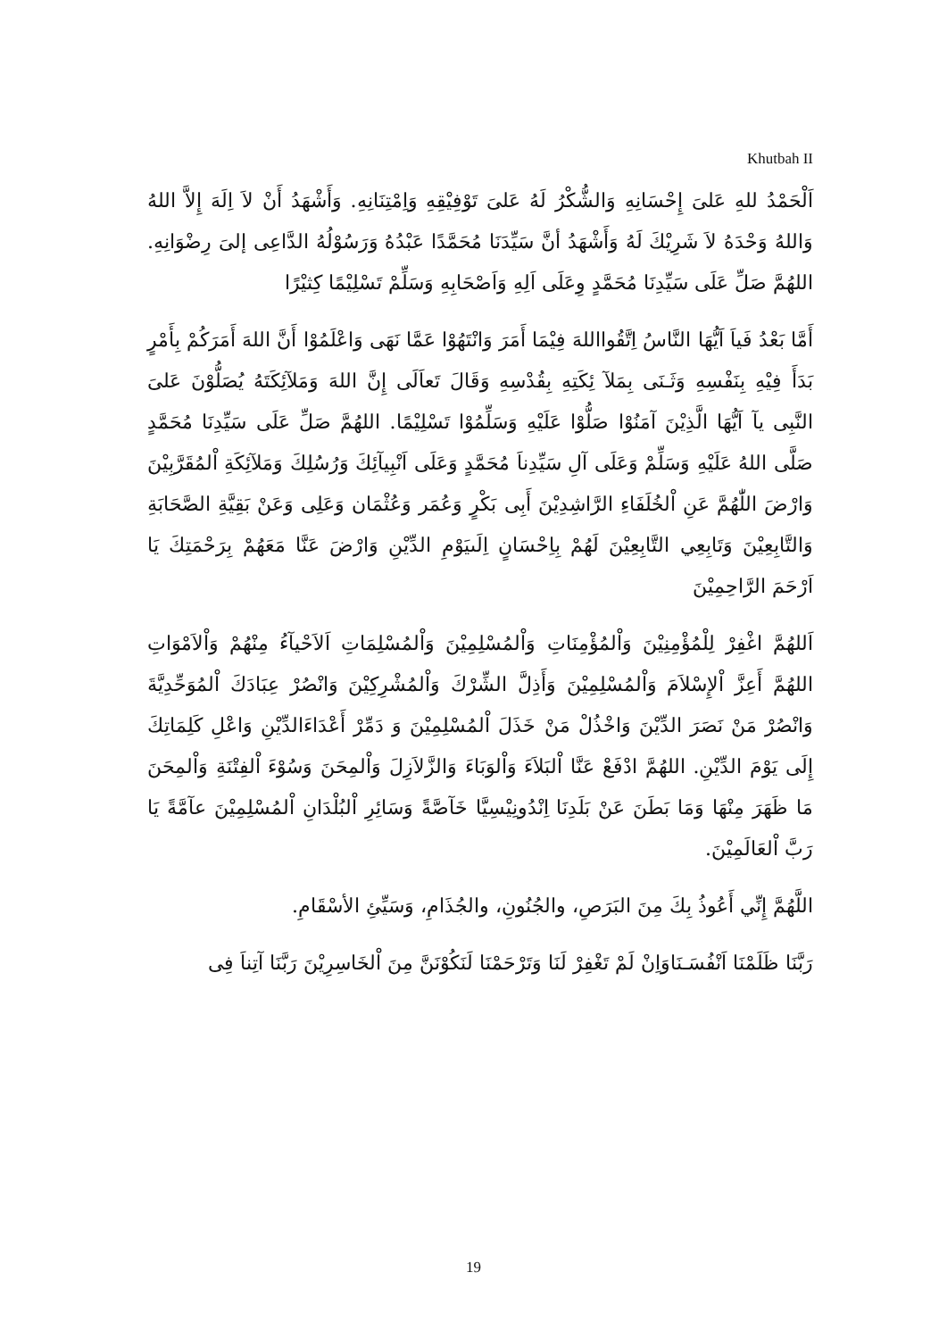Khutbah II
اَلْحَمْدُ للهِ عَلىَ إِحْسَانِهِ وَالشُّكْرُ لَهُ عَلىَ تَوْفِيْقِهِ وَاِمْتِنَانِهِ. وَأَشْهَدُ أَنْ لاَ اِلَهَ إِلاَّ اللهُ وَاللهُ وَحْدَهُ لاَ شَرِيْكَ لَهُ وَأَشْهَدُ أنَّ سَيِّدَنَا مُحَمَّدًا عَبْدُهُ وَرَسُوْلُهُ الدَّاعِى إلىَ رِضْوَانِهِ. اللهُمَّ صَلِّ عَلَى سَيِّدِنَا مُحَمَّدٍ وِعَلَى اَلِهِ وَاَصْحَابِهِ وَسَلِّمْ تَسْلِيْمًا كِثيْرًا
أَمَّا بَعْدُ فَياَ اَيُّهَا النَّاسُ اِتَّقُوااللهَ فِيْمَا أَمَرَ وَانْتَهُوْا عَمَّا نَهَى وَاعْلَمُوْا أَنَّ اللهَ أَمَرَكُمْ بِأَمْرٍ بَدَأَ فِيْهِ بِنَفْسِهِ وَثَـنَى بِمَلآ ئِكَتِهِ بِقُدْسِهِ وَقَالَ تَعاَلَى إِنَّ اللهَ وَمَلآئِكَتَهُ يُصَلُّوْنَ عَلىَ النَّبِى يآ اَيُّهَا الَّذِيْنَ آمَنُوْا صَلُّوْا عَلَيْهِ وَسَلِّمُوْا تَسْلِيْمًا. اللهُمَّ صَلِّ عَلَى سَيِّدِنَا مُحَمَّدٍ صَلَّى اللهُ عَلَيْهِ وَسَلِّمْ وَعَلَى آلِ سَيِّدِناَ مُحَمَّدٍ وَعَلَى اَنْبِيآئِكَ وَرُسُلِكَ وَمَلآئِكَةِ اْلمُقَرَّبِيْنَ وَارْضَ اللّٰهُمَّ عَنِ اْلخُلَفَاءِ الرَّاشِدِيْنَ أَبِى بَكْرٍ وَعُمَر وَعُثْمَان وَعَلِى وَعَنْ بَقِيَّةِ الصَّحَابَةِ وَالتَّابِعِيْنَ وَتَابِعِي التَّابِعِيْنَ لَهُمْ بِاِحْسَانٍ اِلَىيَوْمِ الدِّيْنِ وَارْضَ عَنَّا مَعَهُمْ بِرَحْمَتِكَ يَا اَرْحَمَ الرَّاحِمِيْنَ
اَللهُمَّ اغْفِرْ لِلْمُؤْمِنِيْنَ وَاْلمُؤْمِنَاتِ وَاْلمُسْلِمِيْنَ وَاْلمُسْلِمَاتِ اَلاَحْيآءُ مِنْهُمْ وَاْلاَمْوَاتِ اللهُمَّ أَعِزَّ اْلإِسْلاَمَ وَاْلمُسْلِمِيْنَ وَأَذِلَّ الشِّرْكَ وَاْلمُشْرِكِيْنَ وَانْصُرْ عِبَادَكَ اْلمُوَحِّدِيَّةَ وَانْصُرْ مَنْ نَصَرَ الدِّيْنَ وَاخْذُلْ مَنْ خَذَلَ اْلمُسْلِمِيْنَ وَ دَمِّرْ أَعْدَاءَالدِّيْنِ وَاعْلِ كَلِمَاتِكَ إِلَى يَوْمَ الدِّيْنِ. اللهُمَّ ادْفَعْ عَنَّا اْلبَلاَءَ وَاْلوَبَاءَ وَالزَّلاَزِلَ وَاْلمِحَنَ وَسُوْءَ اْلفِتْنَةِ وَاْلمِحَنَ مَا ظَهَرَ مِنْهَا وَمَا بَطَنَ عَنْ بَلَدِنَا اِنْدُونِيْسِيَّا خَآصَّةً وَسَائِرِ اْلبُلْدَانِ اْلمُسْلِمِيْنَ عآمَّةً يَا رَبَّ اْلعَالَمِيْنَ.
اللَّهُمَّ إِنِّي أَعُوذُ بِكَ مِنَ البَرَصِ، والجُنُونِ، والجُذَامِ، وَسَيِّئِ الأسْقَامِ.
رَبَّنَا ظَلَمْنَا اَنْفُسَـنَاوَاِنْ لَمْ تَغْفِرْ لَنَا وَتَرْحَمْنَا لَنَكُوْنَنَّ مِنَ اْلخَاسِرِيْنَ رَبَّنَا آتِناَ فِى
19